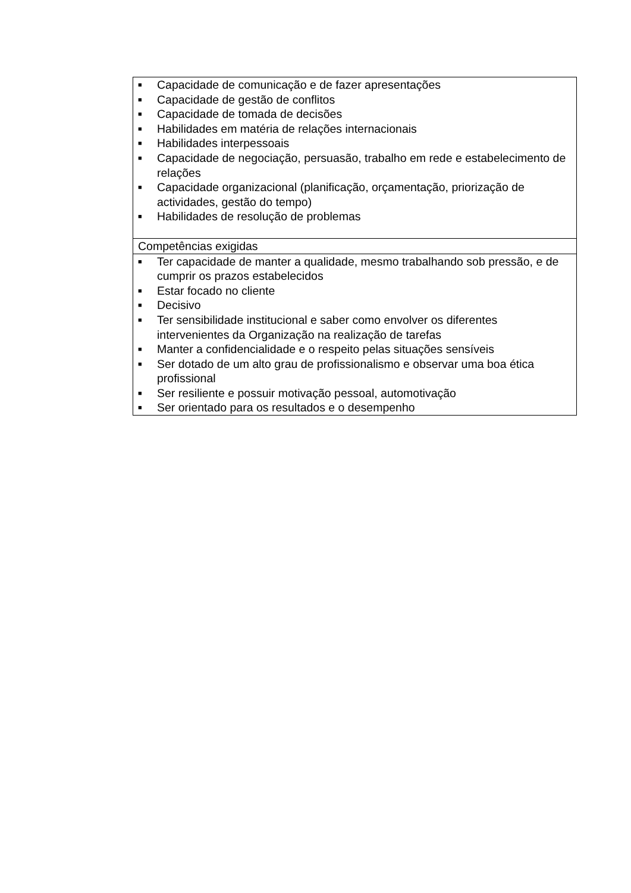| ■ Capacidade de comunicação e de fazer apresentações ■ Capacidade de gestão de conflitos ■ Capacidade de tomada de decisões ■ Habilidades em matéria de relações internacionais ■ Habilidades interpessoais ■ Capacidade de negociação, persuasão, trabalho em rede e estabelecimento de relações ■ Capacidade organizacional (planificação, orçamentação, priorização de actividades, gestão do tempo) ■ Habilidades de resolução de problemas |
| Competências exigidas |
| ■ Ter capacidade de manter a qualidade, mesmo trabalhando sob pressão, e de cumprir os prazos estabelecidos ■ Estar focado no cliente ■ Decisivo ■ Ter sensibilidade institucional e saber como envolver os diferentes intervenientes da Organização na realização de tarefas ■ Manter a confidencialidade e o respeito pelas situações sensíveis ■ Ser dotado de um alto grau de profissionalismo e observar uma boa ética profissional ■ Ser resiliente e possuir motivação pessoal, automotivação ■ Ser orientado para os resultados e o desempenho |